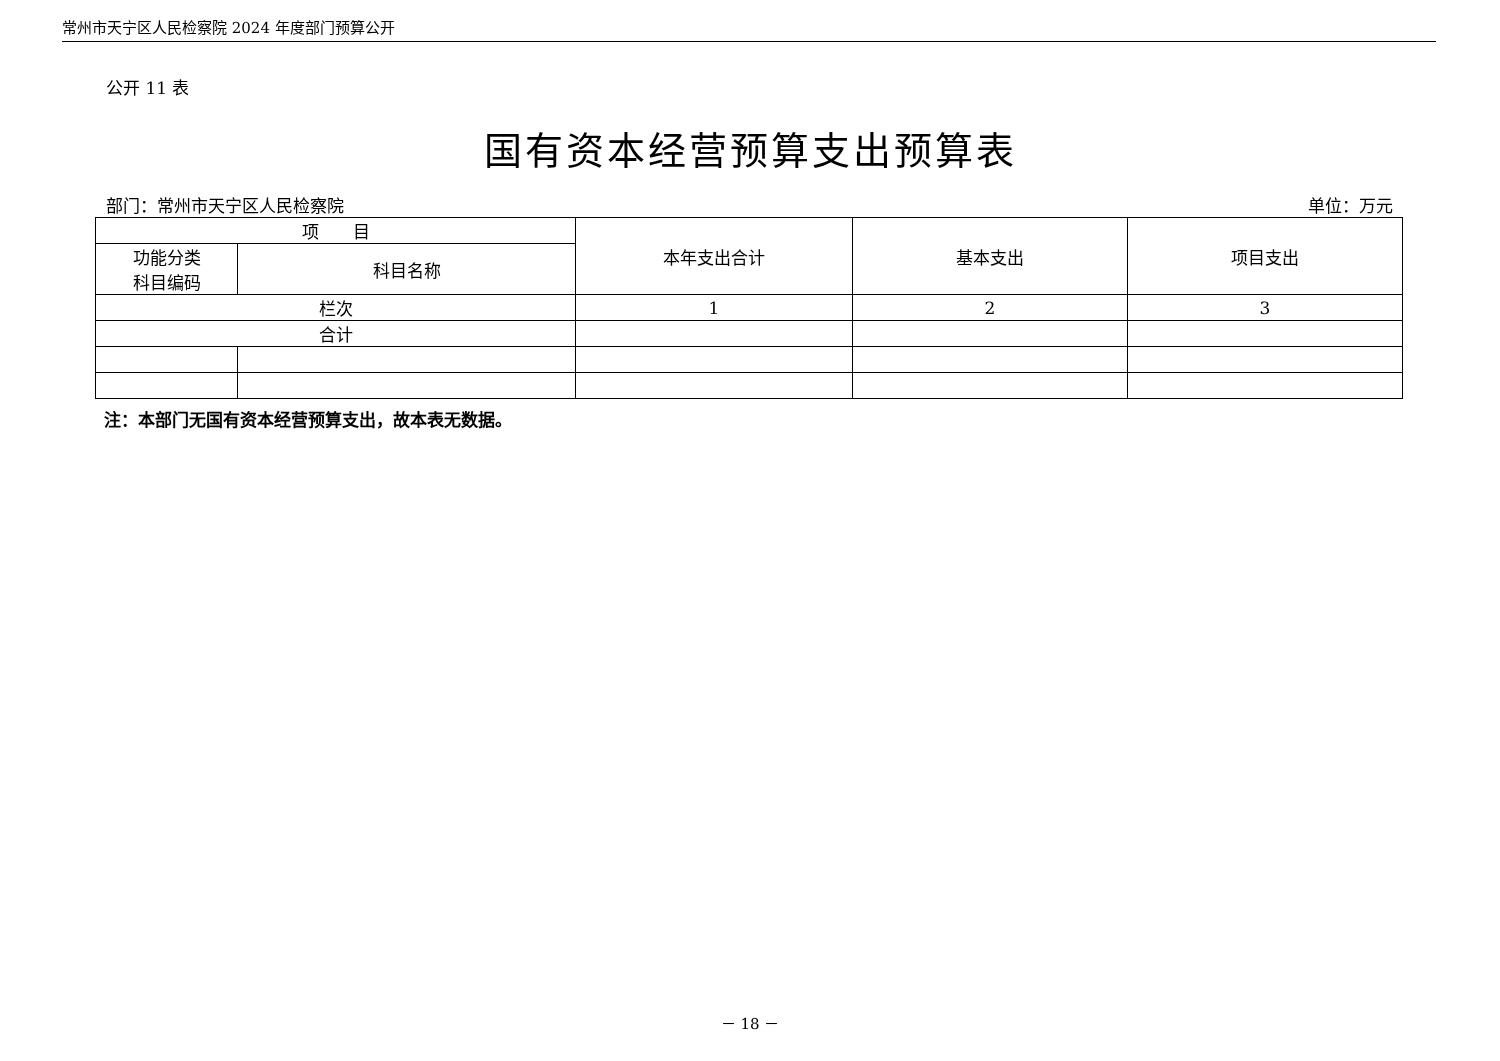常州市天宁区人民检察院 2024 年度部门预算公开
公开 11 表
国有资本经营预算支出预算表
部门：常州市天宁区人民检察院 单位：万元
| 项 目 | | 本年支出合计 | 基本支出 | 项目支出 |
| --- | --- | --- | --- | --- |
| 功能分类 科目编码 | 科目名称 | | | |
| 栏次 | | 1 | 2 | 3 |
| 合计 | | | | |
注：本部门无国有资本经营预算支出，故本表无数据。
－ 18 －